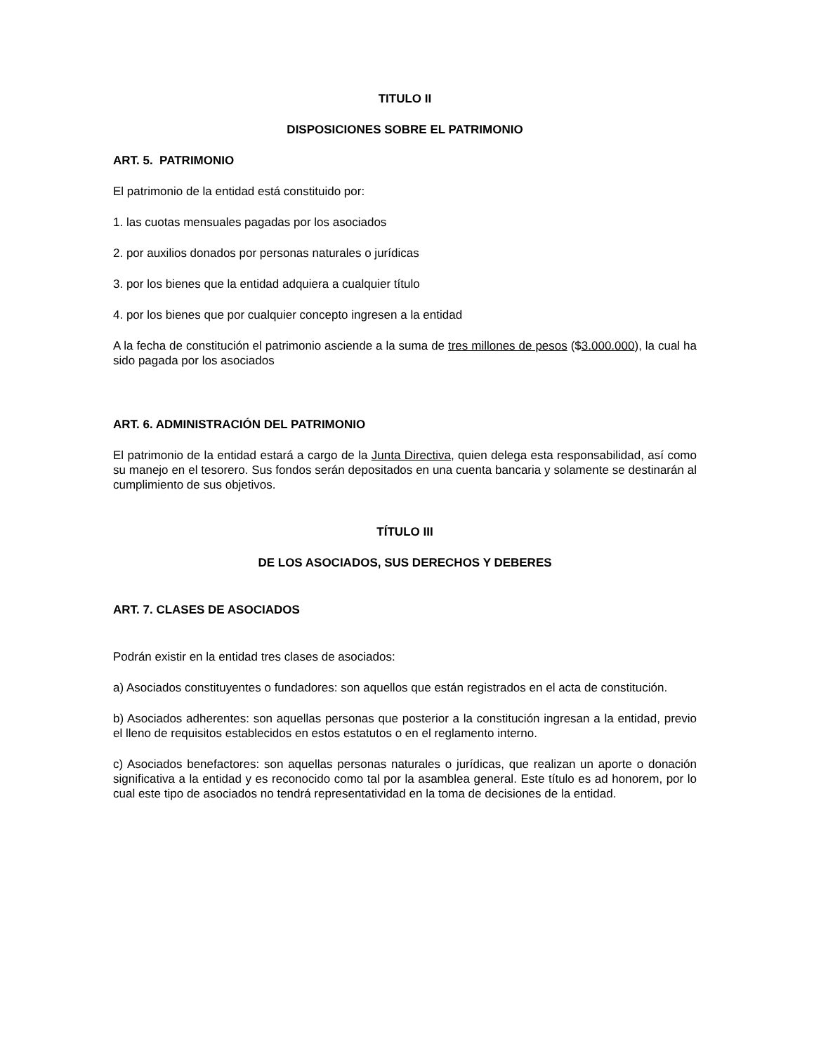TITULO II
DISPOSICIONES SOBRE EL PATRIMONIO
ART. 5. PATRIMONIO
El patrimonio de la entidad está constituido por:
1. las cuotas mensuales pagadas por los asociados
2. por auxilios donados por personas naturales o jurídicas
3. por los bienes que la entidad adquiera a cualquier título
4. por los bienes que por cualquier concepto ingresen a la entidad
A la fecha de constitución el patrimonio asciende a la suma de tres millones de pesos ($3.000.000), la cual ha sido pagada por los asociados
ART. 6. ADMINISTRACIÓN DEL PATRIMONIO
El patrimonio de la entidad estará a cargo de la Junta Directiva, quien delega esta responsabilidad, así como su manejo en el tesorero. Sus fondos serán depositados en una cuenta bancaria y solamente se destinarán al cumplimiento de sus objetivos.
TÍTULO III
DE LOS ASOCIADOS, SUS DERECHOS Y DEBERES
ART. 7. CLASES DE ASOCIADOS
Podrán existir en la entidad tres clases de asociados:
a) Asociados constituyentes o fundadores: son aquellos que están registrados en el acta de constitución.
b) Asociados adherentes: son aquellas personas que posterior a la constitución ingresan a la entidad, previo el lleno de requisitos establecidos en estos estatutos o en el reglamento interno.
c) Asociados benefactores: son aquellas personas naturales o jurídicas, que realizan un aporte o donación significativa a la entidad y es reconocido como tal por la asamblea general. Este título es ad honorem, por lo cual este tipo de asociados no tendrá representatividad en la toma de decisiones de la entidad.